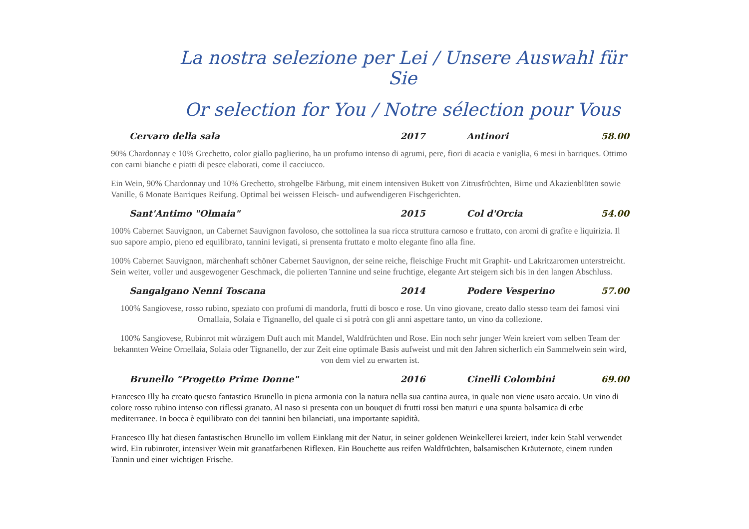La nostra selezione per Lei / Unsere Auswahl für Sie
Or selection for You / Notre sélection pour Vous
Cervaro della sala 2017 Antinori 58.00
90% Chardonnay e 10% Grechetto, color giallo paglierino, ha un profumo intenso di agrumi, pere, fiori di acacia e vaniglia, 6 mesi in barriques. Ottimo con carni bianche e piatti di pesce elaborati, come il cacciucco.
Ein Wein, 90% Chardonnay und 10% Grechetto, strohgelbe Färbung, mit einem intensiven Bukett von Zitrusfrüchten, Birne und Akazienblüten sowie Vanille, 6 Monate Barriques Reifung. Optimal bei weissen Fleisch- und aufwendigeren Fischgerichten.
Sant'Antimo "Olmaia" 2015 Col d'Orcia 54.00
100% Cabernet Sauvignon, un Cabernet Sauvignon favoloso, che sottolinea la sua ricca struttura carnoso e fruttato, con aromi di grafite e liquirizia. Il suo sapore ampio, pieno ed equilibrato, tannini levigati, si prensenta fruttato e molto elegante fino alla fine.
100% Cabernet Sauvignon, märchenhaft schöner Cabernet Sauvignon, der seine reiche, fleischige Frucht mit Graphit- und Lakritzaromen unterstreicht. Sein weiter, voller und ausgewogener Geschmack, die polierten Tannine und seine fruchtige, elegante Art steigern sich bis in den langen Abschluss.
Sangalgano Nenni Toscana 2014 Podere Vesperino 57.00
100% Sangiovese, rosso rubino, speziato con profumi di mandorla, frutti di bosco e rose. Un vino giovane, creato dallo stesso team dei famosi vini Ornallaia, Solaia e Tignanello, del quale ci si potrà con gli anni aspettare tanto, un vino da collezione.
100% Sangiovese, Rubinrot mit würzigem Duft auch mit Mandel, Waldfrüchten und Rose. Ein noch sehr junger Wein kreiert vom selben Team der bekannten Weine Ornellaia, Solaia oder Tignanello, der zur Zeit eine optimale Basis aufweist und mit den Jahren sicherlich ein Sammelwein sein wird, von dem viel zu erwarten ist.
Brunello "Progetto Prime Donne" 2016 Cinelli Colombini 69.00
Francesco Illy ha creato questo fantastico Brunello in piena armonia con la natura nella sua cantina aurea, in quale non viene usato accaio. Un vino di colore rosso rubino intenso con riflessi granato. Al naso si presenta con un bouquet di frutti rossi ben maturi e una spunta balsamica di erbe mediterranee. In bocca è equilibrato con dei tannini ben bilanciati, una importante sapidità.
Francesco Illy hat diesen fantastischen Brunello im vollem Einklang mit der Natur, in seiner goldenen Weinkellerei kreiert, inder kein Stahl verwendet wird. Ein rubinroter, intensiver Wein mit granatfarbenen Riflexen. Ein Bouchette aus reifen Waldfrüchten, balsamischen Kräuternote, einem runden Tannin und einer wichtigen Frische.